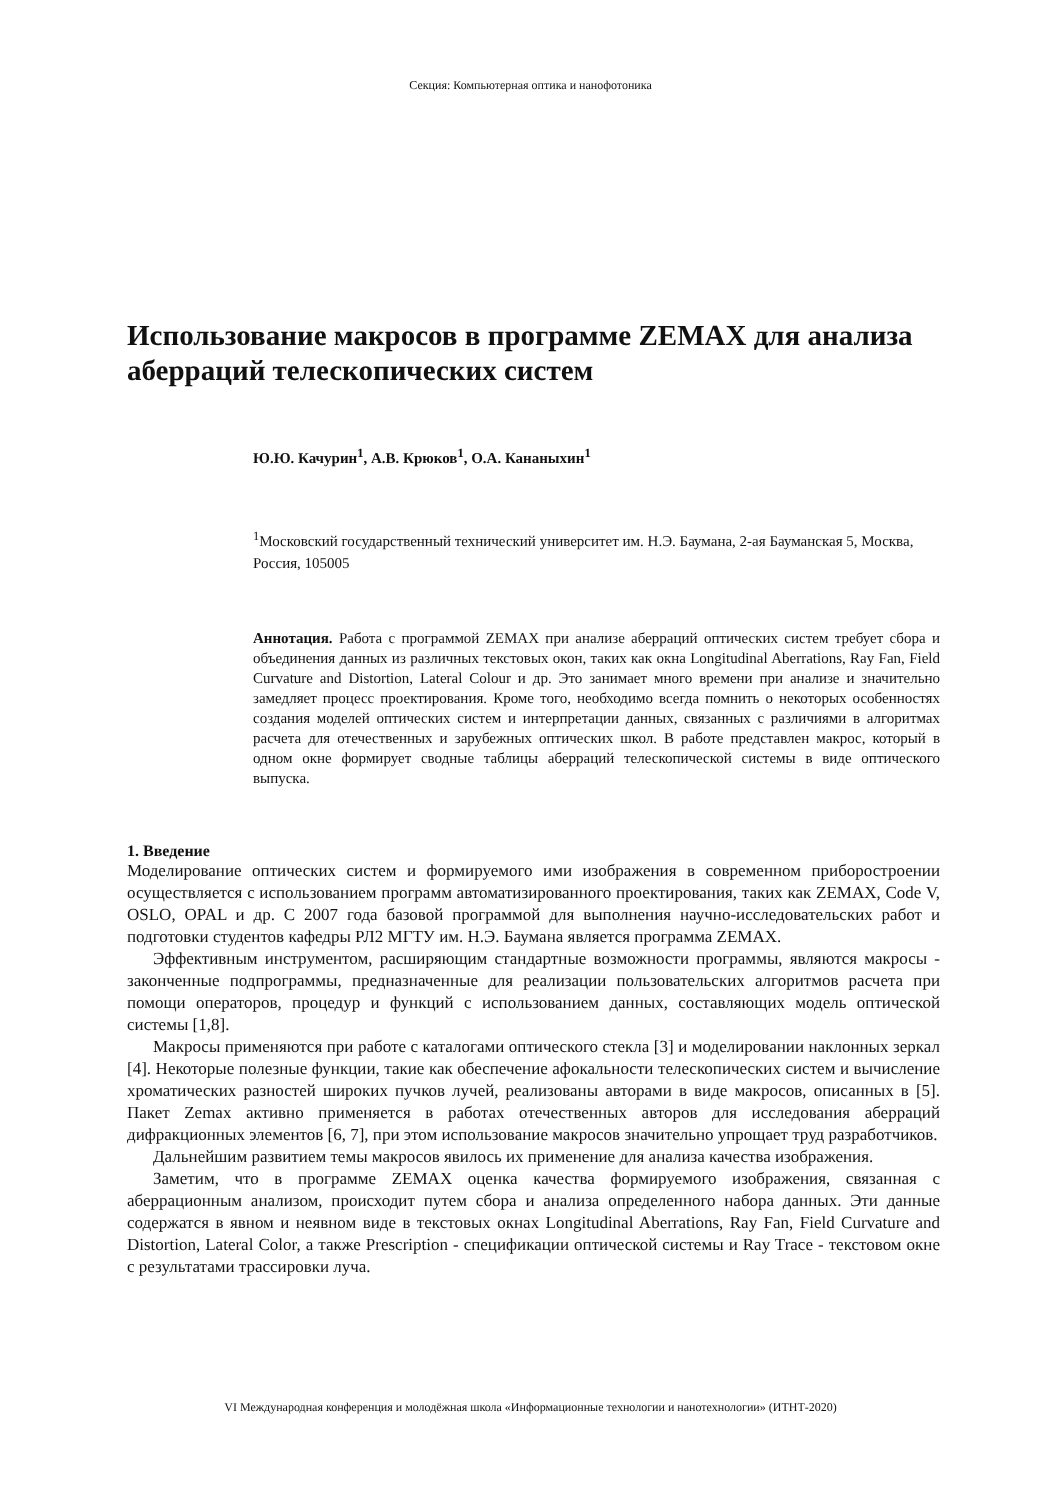Секция: Компьютерная оптика и нанофотоника
Использование макросов в программе ZEMAX для анализа аберраций телескопических систем
Ю.Ю. Качурин<sup>1</sup>, А.В. Крюков<sup>1</sup>, О.А. Кананыхин<sup>1</sup>
<sup>1</sup> Московский государственный технический университет им. Н.Э. Баумана, 2-ая Бауманская 5, Москва, Россия, 105005
Аннотация. Работа с программой ZEMAX при анализе аберраций оптических систем требует сбора и объединения данных из различных текстовых окон, таких как окна Longitudinal Aberrations, Ray Fan, Field Curvature and Distortion, Lateral Colour и др. Это занимает много времени при анализе и значительно замедляет процесс проектирования. Кроме того, необходимо всегда помнить о некоторых особенностях создания моделей оптических систем и интерпретации данных, связанных с различиями в алгоритмах расчета для отечественных и зарубежных оптических школ. В работе представлен макрос, который в одном окне формирует сводные таблицы аберраций телескопической системы в виде оптического выпуска.
1. Введение
Моделирование оптических систем и формируемого ими изображения в современном приборостроении осуществляется с использованием программ автоматизированного проектирования, таких как ZEMAX, Code V, OSLO, OPAL и др. С 2007 года базовой программой для выполнения научно-исследовательских работ и подготовки студентов кафедры РЛ2 МГТУ им. Н.Э. Баумана является программа ZEMAX.
Эффективным инструментом, расширяющим стандартные возможности программы, являются макросы - законченные подпрограммы, предназначенные для реализации пользовательских алгоритмов расчета при помощи операторов, процедур и функций с использованием данных, составляющих модель оптической системы [1,8].
Макросы применяются при работе с каталогами оптического стекла [3] и моделировании наклонных зеркал [4]. Некоторые полезные функции, такие как обеспечение афокальности телескопических систем и вычисление хроматических разностей широких пучков лучей, реализованы авторами в виде макросов, описанных в [5]. Пакет Zemax активно применяется в работах отечественных авторов для исследования аберраций дифракционных элементов [6, 7], при этом использование макросов значительно упрощает труд разработчиков.
Дальнейшим развитием темы макросов явилось их применение для анализа качества изображения.
Заметим, что в программе ZEMAX оценка качества формируемого изображения, связанная с аберрационным анализом, происходит путем сбора и анализа определенного набора данных. Эти данные содержатся в явном и неявном виде в текстовых окнах Longitudinal Aberrations, Ray Fan, Field Curvature and Distortion, Lateral Color, а также Prescription - спецификации оптической системы и Ray Trace - текстовом окне с результатами трассировки луча.
VI Международная конференция и молодёжная школа «Информационные технологии и нанотехнологии» (ИТНТ-2020)